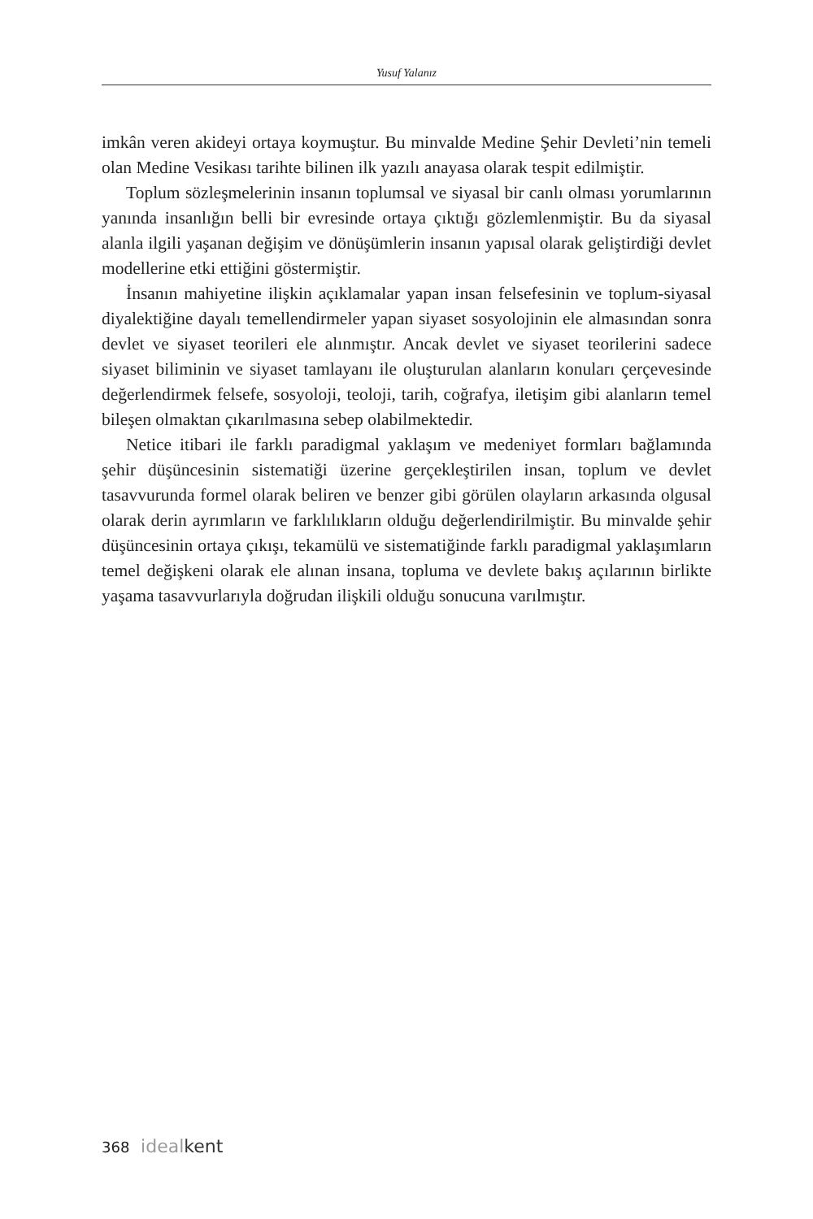Yusuf Yalanız
imkân veren akideyi ortaya koymuştur. Bu minvalde Medine Şehir Devleti’nin temeli olan Medine Vesikası tarihte bilinen ilk yazılı anayasa olarak tespit edilmiştir.
Toplum sözleşmelerinin insanın toplumsal ve siyasal bir canlı olması yorumlarının yanında insanlığın belli bir evresinde ortaya çıktığı gözlemlenmiştir. Bu da siyasal alanla ilgili yaşanan değişim ve dönüşümlerin insanın yapısal olarak geliştirdiği devlet modellerine etki ettiğini göstermiştir.
İnsanın mahiyetine ilişkin açıklamalar yapan insan felsefesinin ve toplum-siyasal diyalektiğine dayalı temellendirmeler yapan siyaset sosyolojinin ele almasından sonra devlet ve siyaset teorileri ele alınmıştır. Ancak devlet ve siyaset teorilerini sadece siyaset biliminin ve siyaset tamlayanı ile oluşturulan alanların konuları çerçevesinde değerlendirmek felsefe, sosyoloji, teoloji, tarih, coğrafya, iletişim gibi alanların temel bileşen olmaktan çıkarılmasına sebep olabilmektedir.
Netice itibari ile farklı paradigmal yaklaşım ve medeniyet formları bağlamında şehir düşüncesinin sistematiği üzerine gerçekleştirilen insan, toplum ve devlet tasavvurunda formel olarak beliren ve benzer gibi görülen olayların arkasında olgusal olarak derin ayrımların ve farklılıkların olduğu değerlendirilmiştir. Bu minvalde şehir düşüncesinin ortaya çıkışı, tekamülü ve sistematiğinde farklı paradigmal yaklaşımların temel değişkeni olarak ele alınan insana, topluma ve devlete bakış açılarının birlikte yaşama tasavvurlarıyla doğrudan ilişkili olduğu sonucuna varılmıştır.
368 ideal kent